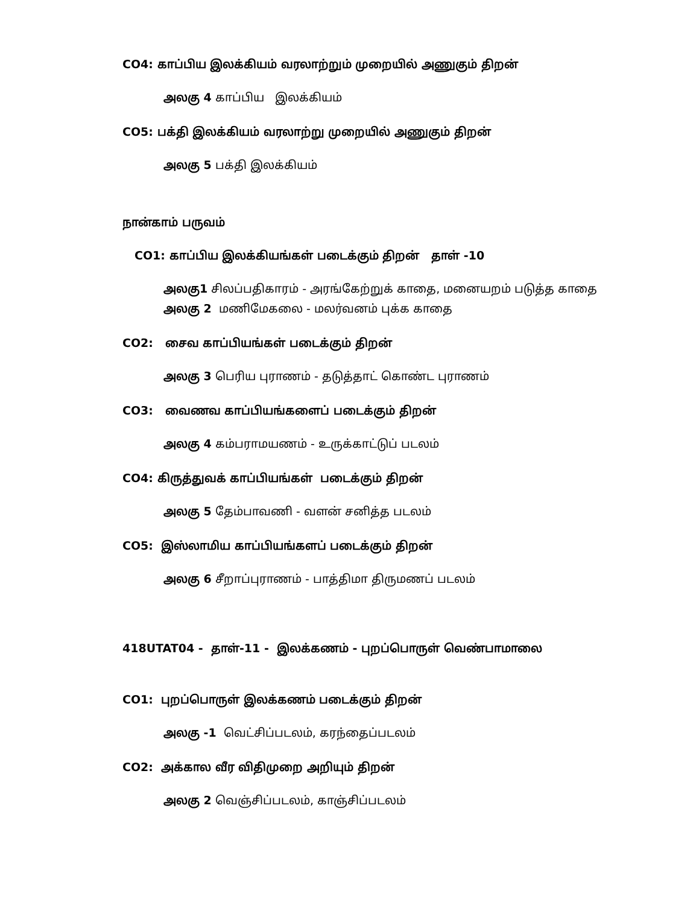CO4: காப்பிய இலக்கியம் வரலாற்றும் முறையில் அணுகும் திறன்
அலகு 4 காப்பிய இலக்கியம்
CO5: பக்தி இலக்கியம் வரலாற்று முறையில் அணுகும் திறன்
அலகு 5 பக்தி இலக்கியம்
நான்காம் பருவம்
CO1: காப்பிய இலக்கியங்கள் படைக்கும் திறன் தாள் -10
அலகு1 சிலப்பதிகாரம் - அரங்கேற்றுக் காதை, மனையறம் படுத்த காதை
அலகு 2 மணிமேகலை - மலர்வனம் புக்க காதை
CO2: சைவ காப்பியங்கள் படைக்கும் திறன்
அலகு 3 பெரிய புராணம் - தடுத்தாட் கொண்ட புராணம்
CO3: வைணவ காப்பியங்களைப் படைக்கும் திறன்
அலகு 4 கம்பராமயணம் - உருக்காட்டுப் படலம்
CO4: கிருத்துவக் காப்பியங்கள் படைக்கும் திறன்
அலகு 5 தேம்பாவணி - வளன் சனித்த படலம்
CO5: இஸ்லாமிய காப்பியங்களப் படைக்கும் திறன்
அலகு 6 சீறாப்புராணம் - பாத்திமா திருமணப் படலம்
418UTAT04 - தாள்-11 - இலக்கணம் - புறப்பொருள் வெண்பாமாலை
CO1: புறப்பொருள் இலக்கணம் படைக்கும் திறன்
அலகு -1 வெட்சிப்படலம், கரந்தைப்படலம்
CO2: அக்கால வீர விதிமுறை அறியும் திறன்
அலகு 2 வெஞ்சிப்படலம், காஞ்சிப்படலம்